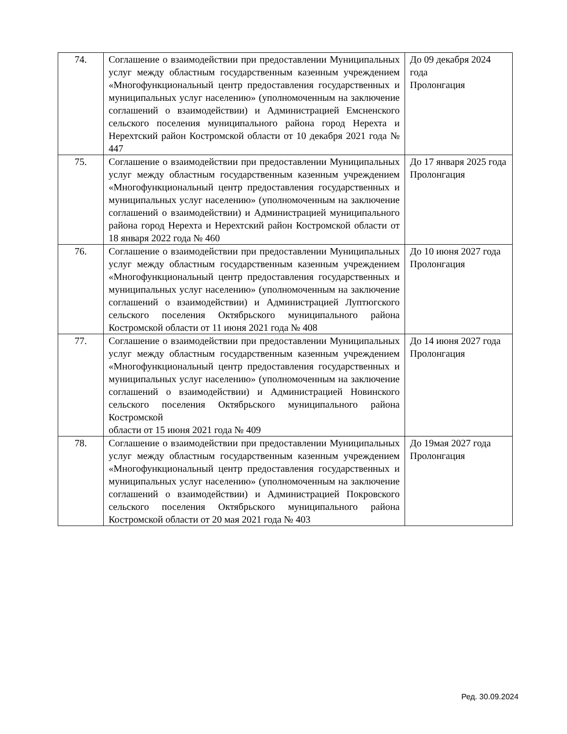| 74. | Соглашение о взаимодействии при предоставлении Муниципальных услуг между областным государственным казенным учреждением «Многофункциональный центр предоставления государственных и муниципальных услуг населению» (уполномоченным на заключение соглашений о взаимодействии) и Администрацией Емсненского сельского поселения муниципального района город Нерехта и Нерехтский район Костромской области от 10 декабря 2021 года № 447 | До 09 декабря 2024 года Пролонгация |
| 75. | Соглашение о взаимодействии при предоставлении Муниципальных услуг между областным государственным казенным учреждением «Многофункциональный центр предоставления государственных и муниципальных услуг населению» (уполномоченным на заключение соглашений о взаимодействии) и Администрацией муниципального района город Нерехта и Нерехтский район Костромской области от 18 января 2022 года № 460 | До 17 января 2025 года Пролонгация |
| 76. | Соглашение о взаимодействии при предоставлении Муниципальных услуг между областным государственным казенным учреждением «Многофункциональный центр предоставления государственных и муниципальных услуг населению» (уполномоченным на заключение соглашений о взаимодействии) и Администрацией Луптюгского сельского поселения Октябрьского муниципального района Костромской области от 11 июня 2021 года № 408 | До 10 июня 2027 года Пролонгация |
| 77. | Соглашение о взаимодействии при предоставлении Муниципальных услуг между областным государственным казенным учреждением «Многофункциональный центр предоставления государственных и муниципальных услуг населению» (уполномоченным на заключение соглашений о взаимодействии) и Администрацией Новинского сельского поселения Октябрьского муниципального района Костромской области от 15 июня 2021 года № 409 | До 14 июня 2027 года Пролонгация |
| 78. | Соглашение о взаимодействии при предоставлении Муниципальных услуг между областным государственным казенным учреждением «Многофункциональный центр предоставления государственных и муниципальных услуг населению» (уполномоченным на заключение соглашений о взаимодействии) и Администрацией Покровского сельского поселения Октябрьского муниципального района Костромской области от 20 мая 2021 года № 403 | До 19мая 2027 года Пролонгация |
Ред. 30.09.2024